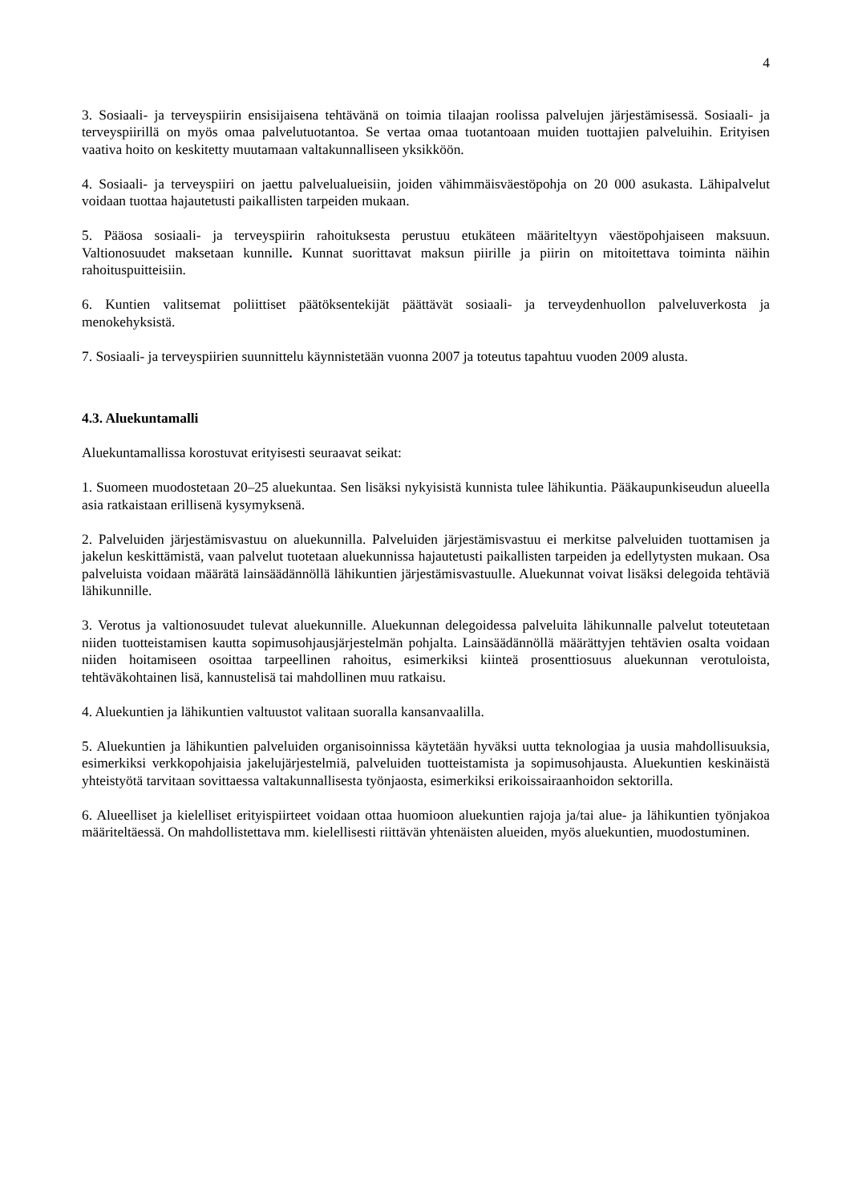4
3. Sosiaali- ja terveyspiirin ensisijaisena tehtävänä on toimia tilaajan roolissa palvelujen järjestämisessä. Sosiaali- ja terveyspiirillä on myös omaa palvelutuotantoa. Se vertaa omaa tuotantoaan muiden tuottajien palveluihin. Erityisen vaativa hoito on keskitetty muutamaan valtakunnalliseen yksikköön.
4. Sosiaali- ja terveyspiiri on jaettu palvelualueisiin, joiden vähimmäisväestöpohja on 20 000 asukasta. Lähipalvelut voidaan tuottaa hajautetusti paikallisten tarpeiden mukaan.
5. Pääosa sosiaali- ja terveyspiirin rahoituksesta perustuu etukäteen määriteltyyn väestöpohjaiseen maksuun. Valtionosuudet maksetaan kunnille. Kunnat suorittavat maksun piirille ja piirin on mitoitettava toiminta näihin rahoituspuitteisiin.
6. Kuntien valitsemat poliittiset päätöksentekijät päättävät sosiaali- ja terveydenhuollon palveluverkosta ja menokehyksistä.
7. Sosiaali- ja terveyspiirien suunnittelu käynnistetään vuonna 2007 ja toteutus tapahtuu vuoden 2009 alusta.
4.3. Aluekuntamalli
Aluekuntamallissa korostuvat erityisesti seuraavat seikat:
1. Suomeen muodostetaan 20–25 aluekuntaa. Sen lisäksi nykyisistä kunnista tulee lähikuntia. Pääkaupunkiseudun alueella asia ratkaistaan erillisenä kysymyksenä.
2. Palveluiden järjestämisvastuu on aluekunnilla. Palveluiden järjestämisvastuu ei merkitse palveluiden tuottamisen ja jakelun keskittämistä, vaan palvelut tuotetaan aluekunnissa hajautetusti paikallisten tarpeiden ja edellytysten mukaan. Osa palveluista voidaan määrätä lainsäädännöllä lähikuntien järjestämisvastuulle. Aluekunnat voivat lisäksi delegoida tehtäviä lähikunnille.
3. Verotus ja valtionosuudet tulevat aluekunnille. Aluekunnan delegoidessa palveluita lähikunnalle palvelut toteutetaan niiden tuotteistamisen kautta sopimusohjausjärjestelmän pohjalta. Lainsäädännöllä määrättyjen tehtävien osalta voidaan niiden hoitamiseen osoittaa tarpeellinen rahoitus, esimerkiksi kiinteä prosenttiosuus aluekunnan verotuloista, tehtäväkohtainen lisä, kannustelisä tai mahdollinen muu ratkaisu.
4. Aluekuntien ja lähikuntien valtuustot valitaan suoralla kansanvaalilla.
5. Aluekuntien ja lähikuntien palveluiden organisoinnissa käytetään hyväksi uutta teknologiaa ja uusia mahdollisuuksia, esimerkiksi verkkopohjaisia jakelujärjestelmiä, palveluiden tuotteistamista ja sopimusohjausta. Aluekuntien keskinäistä yhteistyötä tarvitaan sovittaessa valtakunnallisesta työnjaosta, esimerkiksi erikoissairaanhoidon sektorilla.
6. Alueelliset ja kielelliset erityispiirteet voidaan ottaa huomioon aluekuntien rajoja ja/tai alue- ja lähikuntien työnjakoa määriteltäessä. On mahdollistettava mm. kielellisesti riittävän yhtenäisten alueiden, myös aluekuntien, muodostuminen.